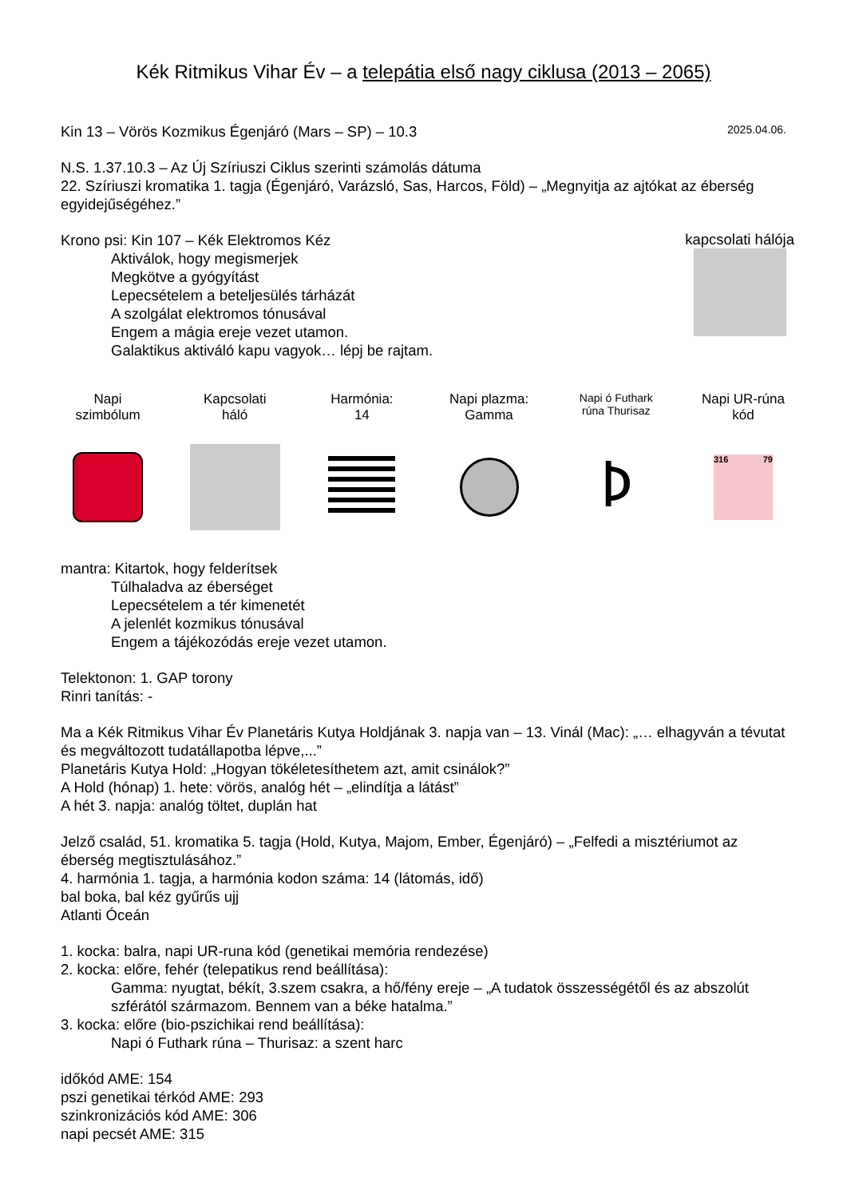Kék Ritmikus Vihar Év – a telepátia első nagy ciklusa (2013 – 2065)
Kin 13 – Vörös Kozmikus Égenjáró (Mars – SP) – 10.3 2025.04.06.
N.S. 1.37.10.3 – Az Új Szíriuszi Ciklus szerinti számolás dátuma
22. Szíriuszi kromatika 1. tagja (Égenjáró, Varázsló, Sas, Harcos, Föld) – „Megnyitja az ajtókat az éberség egyidejűségéhez.”
Krono psi: Kin 107 – Kék Elektromos Kéz
Aktiválok, hogy megismerjek
Megkötve a gyógyítást
Lepecsételem a beteljesülés tárházát
A szolgálat elektromos tónusával
Engem a mágia ereje vezet utamon.
Galaktikus aktiváló kapu vagyok… lépj be rajtam.
kapcsolati hálója
Napi
szimbólum
Kapcsolati
háló
Harmónia:
14
Napi plazma:
Gamma
Napi ó Futhark
rúna Thurisaz
ᚦ
Napi UR-rúna
kód
316 79
mantra: Kitartok, hogy felderítsek
Túlhaladva az éberséget
Lepecsételem a tér kimenetét
A jelenlét kozmikus tónusával
Engem a tájékozódás ereje vezet utamon.
Telektonon: 1. GAP torony
Rinri tanítás: -
Ma a Kék Ritmikus Vihar Év Planetáris Kutya Holdjának 3. napja van – 13. Vinál (Mac): „… elhagyván a tévutat és megváltozott tudatállapotba lépve,...”
Planetáris Kutya Hold: „Hogyan tökéletesíthetem azt, amit csinálok?”
A Hold (hónap) 1. hete: vörös, analóg hét – „elindítja a látást”
A hét 3. napja: analóg töltet, duplán hat
Jelző család, 51. kromatika 5. tagja (Hold, Kutya, Majom, Ember, Égenjáró) – „Felfedi a misztériumot az éberség megtisztulásához.”
4. harmónia 1. tagja, a harmónia kodon száma: 14 (látomás, idő)
bal boka, bal kéz gyűrűs ujj
Atlanti Óceán
1. kocka: balra, napi UR-runa kód (genetikai memória rendezése)
2. kocka: előre, fehér (telepatikus rend beállítása):
Gamma: nyugtat, békít, 3.szem csakra, a hő/fény ereje – „A tudatok összességétől és az abszolút szférától származom. Bennem van a béke hatalma.”
3. kocka: előre (bio-pszichikai rend beállítása):
Napi ó Futhark rúna – Thurisaz: a szent harc
időkód AME: 154
pszi genetikai térkód AME: 293
szinkronizációs kód AME: 306
napi pecsét AME: 315